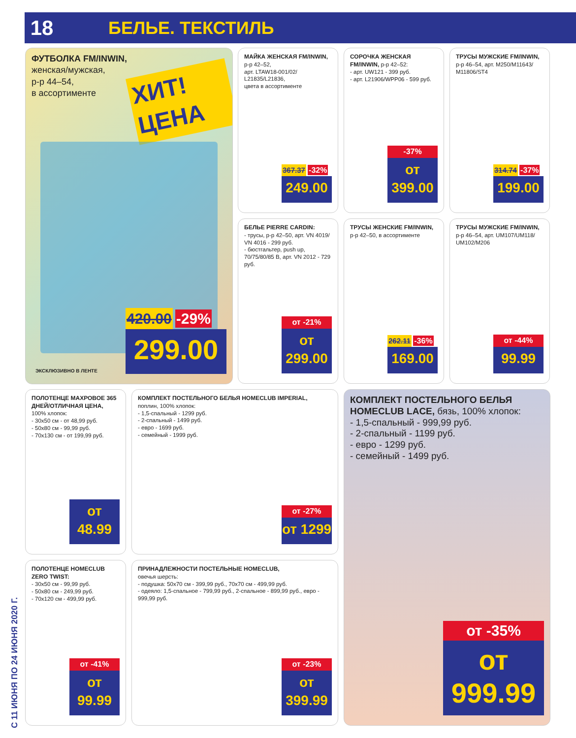18
БЕЛЬЕ. ТЕКСТИЛЬ
С 11 ИЮНЯ ПО 24 ИЮНЯ 2020 Г.
ФУТБОЛКА FM/INWIN,
женская/мужская,
р-р 44–54,
в ассортименте
ХИТ! ЦЕНА
420.00 -29%
299.00
ЭКСКЛЮЗИВНО В ЛЕНТЕ
МАЙКА ЖЕНСКАЯ FM/INWIN,
р-р 42–52,
арт. LTAW18-001/02/ L21835/L21836,
цвета в ассортименте
367.37 -32%
249.00
СОРОЧКА ЖЕНСКАЯ FM/INWIN, р-р 42–52:
- арт. UW121 - 399 руб.
- арт. L21906/WPP06 - 599 руб.
-37%
от 399.00
ТРУСЫ МУЖСКИЕ FM/INWIN,
р-р 46–54, арт. M250/M11643/ M11806/ST4
314.74 -37%
199.00
БЕЛЬЕ PIERRE CARDIN:
- трусы, р-р 42–50, арт. VN 4019/ VN 4016 - 299 руб.
- бюстгальтер, push up, 70/75/80/85 B, арт. VN 2012 - 729 руб.
от -21%
от 299.00
ТРУСЫ ЖЕНСКИЕ FM/INWIN,
р-р 42–50, в ассортименте
262.11 -36%
169.00
ТРУСЫ МУЖСКИЕ FM/INWIN,
р-р 46–54, арт. UM107/UM118/ UM102/M206
от -44%
99.99
ПОЛОТЕНЦЕ МАХРОВОЕ 365 ДНЕЙ/ОТЛИЧНАЯ ЦЕНА,
100% хлопок:
- 30х50 см - от 48,99 руб.
- 50х80 см - 99,99 руб.
- 70х130 см - от 199,99 руб.
от 48.99
КОМПЛЕКТ ПОСТЕЛЬНОГО БЕЛЬЯ HOMECLUB IMPERIAL,
поплин, 100% хлопок:
- 1,5-спальный - 1299 руб.
- 2-спальный - 1499 руб.
- евро - 1699 руб.
- семейный - 1999 руб.
от -27%
от 1299
КОМПЛЕКТ ПОСТЕЛЬНОГО БЕЛЬЯ HOMECLUB LACE, бязь, 100% хлопок:
- 1,5-спальный - 999,99 руб.
- 2-спальный - 1199 руб.
- евро - 1299 руб.
- семейный - 1499 руб.
от -35%
от 999.99
ПОЛОТЕНЦЕ HOMECLUB ZERO TWIST:
- 30х50 см - 99,99 руб.
- 50х80 см - 249,99 руб.
- 70х120 см - 499,99 руб.
от -41%
от 99.99
ПРИНАДЛЕЖНОСТИ ПОСТЕЛЬНЫЕ HOMECLUB,
овечья шерсть:
- подушка: 50х70 см - 399,99 руб., 70х70 см - 499,99 руб.
- одеяло: 1,5-спальное - 799,99 руб., 2-спальное - 899,99 руб., евро - 999,99 руб.
от -23%
от 399.99